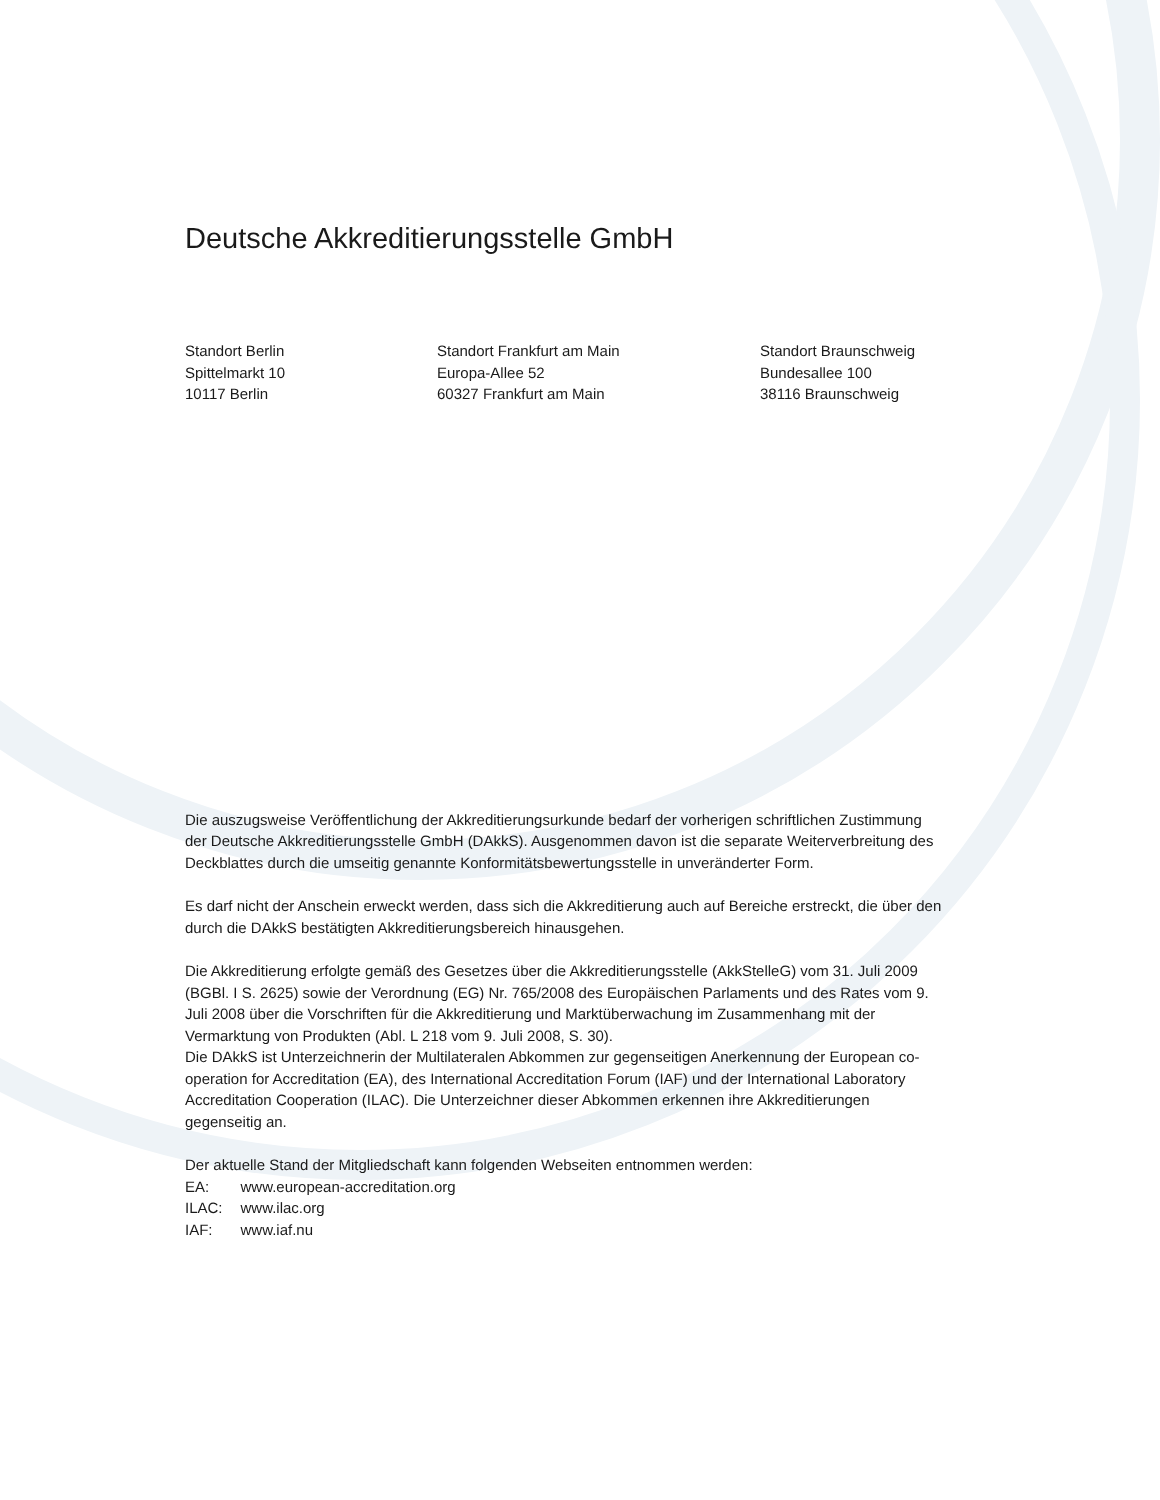Deutsche Akkreditierungsstelle GmbH
Standort Berlin
Spittelmarkt 10
10117 Berlin
Standort Frankfurt am Main
Europa-Allee 52
60327 Frankfurt am Main
Standort Braunschweig
Bundesallee 100
38116 Braunschweig
Die auszugsweise Veröffentlichung der Akkreditierungsurkunde bedarf der vorherigen schriftlichen Zustimmung der Deutsche Akkreditierungsstelle GmbH (DAkkS). Ausgenommen davon ist die separate Weiterverbreitung des Deckblattes durch die umseitig genannte Konformitätsbewertungsstelle in unveränderter Form.
Es darf nicht der Anschein erweckt werden, dass sich die Akkreditierung auch auf Bereiche erstreckt, die über den durch die DAkkS bestätigten Akkreditierungsbereich hinausgehen.
Die Akkreditierung erfolgte gemäß des Gesetzes über die Akkreditierungsstelle (AkkStelleG) vom 31. Juli 2009 (BGBl. I S. 2625) sowie der Verordnung (EG) Nr. 765/2008 des Europäischen Parlaments und des Rates vom 9. Juli 2008 über die Vorschriften für die Akkreditierung und Marktüberwachung im Zusammenhang mit der Vermarktung von Produkten (Abl. L 218 vom 9. Juli 2008, S. 30).
Die DAkkS ist Unterzeichnerin der Multilateralen Abkommen zur gegenseitigen Anerkennung der European co-operation for Accreditation (EA), des International Accreditation Forum (IAF) und der International Laboratory Accreditation Cooperation (ILAC). Die Unterzeichner dieser Abkommen erkennen ihre Akkreditierungen gegenseitig an.
Der aktuelle Stand der Mitgliedschaft kann folgenden Webseiten entnommen werden:
| EA: | www.european-accreditation.org |
| ILAC: | www.ilac.org |
| IAF: | www.iaf.nu |